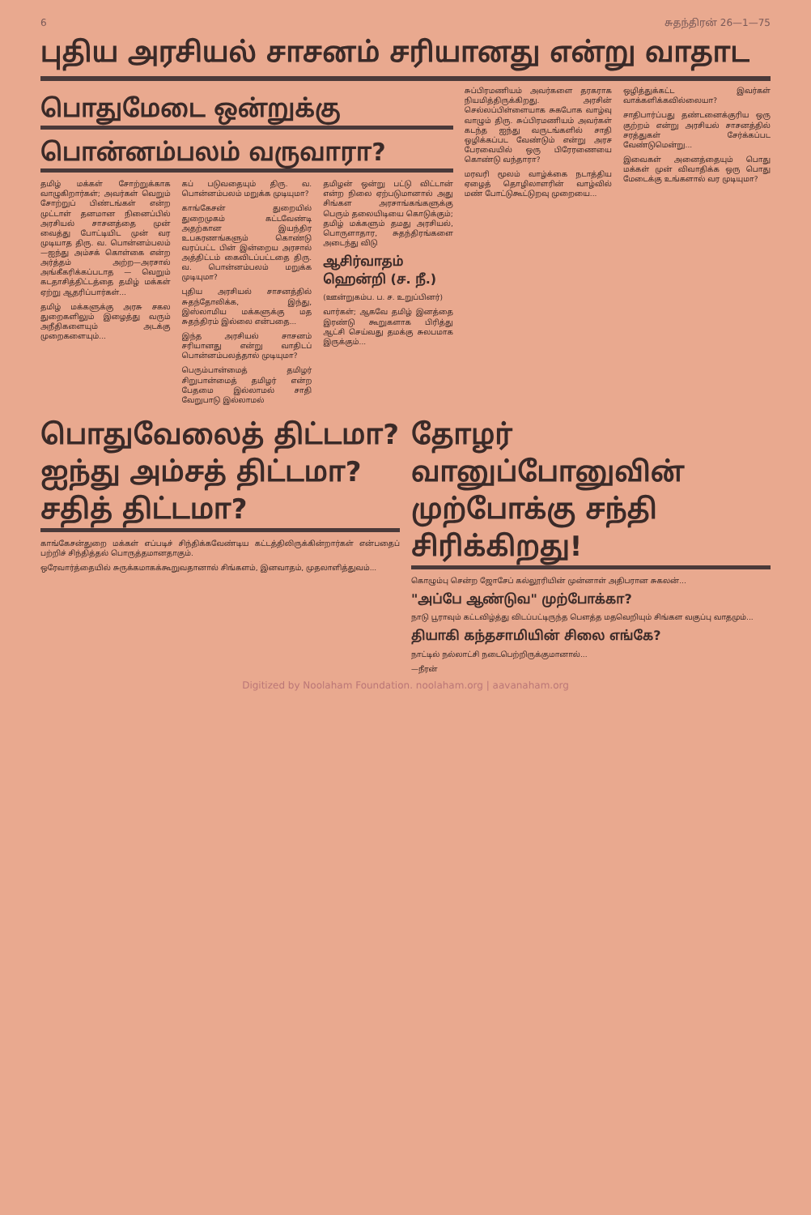6 சுதந்திரன் 26—1—75
புதிய அரசியல் சாசனம் சரியானது என்று வாதாட
பொதுமேடை ஒன்றுக்கு
பொன்னம்பலம் வருவாரா?
தமிழ் மக்கள் சோற்றுக்காக வாழுகிறார்கள்; அவர்கள் வெறும் சோற்றுப் பிண்டங்கள் என்ற முட்டாள் தனமான நினைப்பில் அரசியல் சாசனத்தை முன் வைத்து போட்டியிட முன் வர முடியாத திரு. வ. பொன்னம்பலம்—ஐந்து அம்சக் கொள்கை என்ற அர்த்தம் அற்ற—அரசால் அங்கீகரிக்கப்படாத — வெறும் கடதாசித்திட்டத்தை தமிழ் மக்கள் ஏற்று ஆதரிப்பார்கள்...
தமிழ் மக்களுக்கு அரசு சகல துறைகளிலும் இழைத்து வரும் அநீதிகளையும் அடக்கு முறைகளையும்...
கப் படுவதையும் திரு. வ. பொன்னம்பலம் மறுக்க முடியுமா?
காங்கேசன் துறையில் துறைமுகம் கட்டவேண்டி அதற்கான இயந்திர உபகரணங்களும் கொண்டு வரப்பட்ட பின் இன்றைய அரசால் அத்திட்டம் கைவிடப்பட்டதை திரு. வ. பொன்னம்பலம் மறுக்க முடியுமா?
புதிய அரசியல் சாசனத்தில் சுதந்தோலிக்க, இந்து, இஸ்லாமிய மக்களுக்கு மத சுதந்திரம் இல்லை என்பதை...
இந்த அரசியல் சாசனம் சரியானது என்று வாதிடப் பொன்னம்பலத்தால் முடியுமா?
பெரும்பான்மைத் தமிழர் சிறுபான்மைத் தமிழர் என்ற பேதமை இல்லாமல் சாதி வேறுபாடு இல்லாமல்
தமிழன் ஒன்று பட்டு விட்டான் என்ற நிலை ஏற்படுமானால் அது சிங்கள அரசாங்கங்களுக்கு பெரும் தலையிடியை கொடுக்கும்; தமிழ் மக்களும் தமது அரசியல், பொருளாதார, சுதந்திரங்களை அடைந்து விடு
ஆசிர்வாதம் ஹென்றி (ச. நீ.)
(ஊன்றுகம்ப. ப. ச. உறுப்பினர்)
வார்கள்; ஆகவே தமிழ் இனத்தை இரண்டு கூறுகளாக பிரித்து ஆட்சி செய்வது தமக்கு சுலபமாக இருக்கும்...
சுப்பிரமணியம் அவர்களை தரகராக நியமித்திருக்கிறது. அரசின் செல்லப்பிள்ளையாக சுகபோக வாழ்வு வாழும் திரு. சுப்பிரமணியம் அவர்கள் கடந்த ஐந்து வருடங்களில் சாதி ஒழிக்கப்பட வேண்டும் என்று அரச பேரவையில் ஒரு பிரேரணையை கொண்டு வந்தாரா?
மரவரி மூலம் வாழ்க்கை நடாத்திய ஏழைத் தொழிலாளரின் வாழ்வில் மண் போட்டுகூட்டுறவு முறையை...
ஒழித்துக்கட்ட இவர்கள் வாக்களிக்கவில்லையா?
சாதிபார்ப்பது தண்டனைக்குரிய ஒரு குற்றம் என்று அரசியல் சாசனத்தில் சரத்துகள் சேர்க்கப்பட வேண்டுமென்று...
இவைகள் அனைத்தையும் பொது மக்கள் முன் விவாதிக்க ஒரு பொது மேடைக்கு உங்களால் வர முடியுமா?
பொதுவேலைத் திட்டமா?
ஐந்து அம்சத் திட்டமா?
சதித் திட்டமா?
காங்கேசன்துறை மக்கள் எப்படிச் சிந்திக்கவேண்டிய கட்டத்திலிருக்கின்றார்கள் என்பதைப் பற்றிச் சிந்தித்தல் பொருத்தமானதாகும்.
ஒரேவார்த்தையில் சுருக்கமாகக்கூறுவதானால் சிங்களம், இனவாதம், முதலாளித்துவம்...
தோழர் வானுப்போனுவின் முற்போக்கு சந்தி சிரிக்கிறது!
கொழும்பு சென்ற ஜோசேப் கல்லூரியின் முன்னாள் அதிபரான சுகலன்...
"அப்பே ஆண்டுவ" முற்போக்கா?
நாடு பூராவும் கட்டவிழ்த்து விடப்பட்டிருந்த பௌத்த மதவெறியும் சிங்கள வகுப்பு வாதமும்...
தியாகி கந்தசாமியின் சிலை எங்கே?
நாட்டில் நல்லாட்சி நடைபெற்றிருக்குமானால்...
—நீரன்
Digitized by Noolaham Foundation. noolaham.org | aavanaham.org